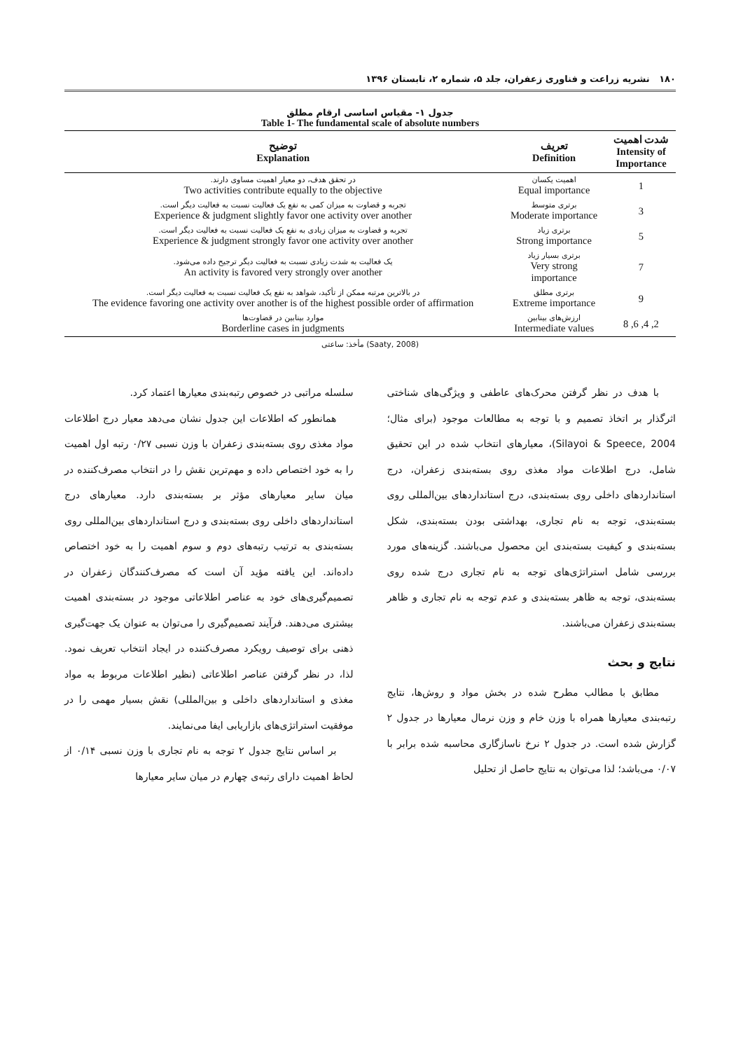۱۸۰ نشریه زراعت و فناوری زعفران، جلد ۵، شماره ۲، تابستان ۱۳۹۶
جدول ۱- مقیاس اساسی ارقام مطلق
Table 1- The fundamental scale of absolute numbers
| شدت اهمیت Intensity of Importance | تعریف Definition | توضیح Explanation |
| --- | --- | --- |
| 1 | اهمیت یکسان Equal importance | در تحقق هدف، دو معیار اهمیت مساوی دارند. Two activities contribute equally to the objective |
| 3 | برتری متوسط Moderate importance | تجربه و قضاوت به میزان کمی به نفع یک فعالیت نسبت به فعالیت دیگر است. Experience & judgment slightly favor one activity over another |
| 5 | برتری زیاد Strong importance | تجربه و قضاوت به میزان زیادی به نفع یک فعالیت نسبت به فعالیت دیگر است. Experience & judgment strongly favor one activity over another |
| 7 | برتری بسیار زیاد Very strong importance | یک فعالیت به شدت زیادی نسبت به فعالیت دیگر ترجیح داده می‌شود. An activity is favored very strongly over another |
| 9 | برتری مطلق Extreme importance | در بالاترین مرتبه ممکن از تأکید، شواهد به نفع یک فعالیت نسبت به فعالیت دیگر است. The evidence favoring one activity over another is of the highest possible order of affirmation |
| 2, 4, 6, 8 | ارزش‌های بینابین Intermediate values | موارد بینابین در قضاوت‌ها Borderline cases in judgments |
مأخذ: ساعتی (Saaty, 2008)
با هدف در نظر گرفتن محرک‌های عاطفی و ویژگی‌های شناختی اثرگذار بر اتخاذ تصمیم و با توجه به مطالعات موجود (برای مثال؛ Silayoi & Speece, 2004)، معیارهای انتخاب شده در این تحقیق شامل، درج اطلاعات مواد مغذی روی بسته‌بندی زعفران، درج استانداردهای داخلی روی بسته‌بندی، درج استانداردهای بین‌المللی روی بسته‌بندی، توجه به نام تجاری، بهداشتی بودن بسته‌بندی، شکل بسته‌بندی و کیفیت بسته‌بندی این محصول می‌باشند. گزینه‌های مورد بررسی شامل استراتژی‌های توجه به نام تجاری درج شده روی بسته‌بندی، توجه به ظاهر بسته‌بندی و عدم توجه به نام تجاری و ظاهر بسته‌بندی زعفران می‌باشند.
نتایج و بحث
مطابق با مطالب مطرح شده در بخش مواد و روش‌ها، نتایج رتبه‌بندی معیارها همراه با وزن خام و وزن نرمال معیارها در جدول ۲ گزارش شده است. در جدول ۲ نرخ ناسازگاری محاسبه شده برابر با ۰/۰۷ می‌باشد؛ لذا می‌توان به نتایج حاصل از تحلیل
سلسله مراتبی در خصوص رتبه‌بندی معیارها اعتماد کرد.
همانطور که اطلاعات این جدول نشان می‌دهد معیار درج اطلاعات مواد مغذی روی بسته‌بندی زعفران با وزن نسبی ۰/۲۷ رتبه اول اهمیت را به خود اختصاص داده و مهم‌ترین نقش را در انتخاب مصرف‌کننده در میان سایر معیارهای مؤثر بر بسته‌بندی دارد. معیارهای درج استانداردهای داخلی روی بسته‌بندی و درج استانداردهای بین‌المللی روی بسته‌بندی به ترتیب رتبه‌های دوم و سوم اهمیت را به خود اختصاص داده‌اند. این یافته مؤید آن است که مصرف‌کنندگان زعفران در تصمیم‌گیری‌های خود به عناصر اطلاعاتی موجود در بسته‌بندی اهمیت بیشتری می‌دهند. فرآیند تصمیم‌گیری را می‌توان به عنوان یک جهت‌گیری ذهنی برای توصیف رویکرد مصرف‌کننده در ایجاد انتخاب تعریف نمود. لذا، در نظر گرفتن عناصر اطلاعاتی (نظیر اطلاعات مربوط به مواد مغذی و استانداردهای داخلی و بین‌المللی) نقش بسیار مهمی را در موفقیت استراتژی‌های بازاریابی ایفا می‌نمایند.
بر اساس نتایج جدول ۲ توجه به نام تجاری با وزن نسبی ۰/۱۴ از لحاظ اهمیت دارای رتبه‌ی چهارم در میان سایر معیارها